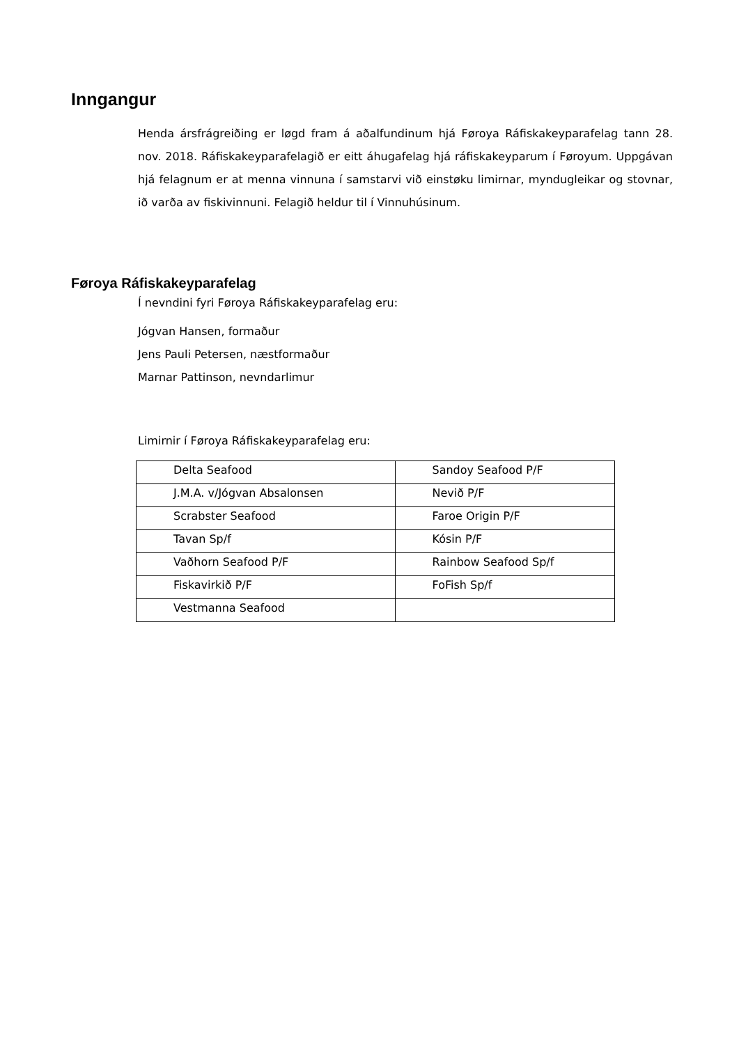Inngangur
Henda ársfrágreiðing er løgd fram á aðalfundinum hjá Føroya Ráfiskakeyparafelag tann 28. nov. 2018. Ráfiskakeyparafelagið er eitt áhugafelag hjá ráfiskakeyparum í Føroyum. Uppgávan hjá felagnum er at menna vinnuna í samstarvi við einstøku limirnar, myndugleikar og stovnar, ið varða av fiskivinnuni. Felagið heldur til í Vinnuhúsinum.
Føroya Ráfiskakeyparafelag
Í nevndini fyri Føroya Ráfiskakeyparafelag eru:
Jógvan Hansen, formaður
Jens Pauli Petersen, næstformaður
Marnar Pattinson, nevndarlimur
Limirnir í Føroya Ráfiskakeyparafelag eru:
| Delta Seafood | Sandoy Seafood P/F |
| J.M.A. v/Jógvan Absalonsen | Nevið P/F |
| Scrabster Seafood | Faroe Origin P/F |
| Tavan Sp/f | Kósin P/F |
| Vaðhorn Seafood P/F | Rainbow Seafood Sp/f |
| Fiskavirkið P/F | FoFish Sp/f |
| Vestmanna Seafood | |